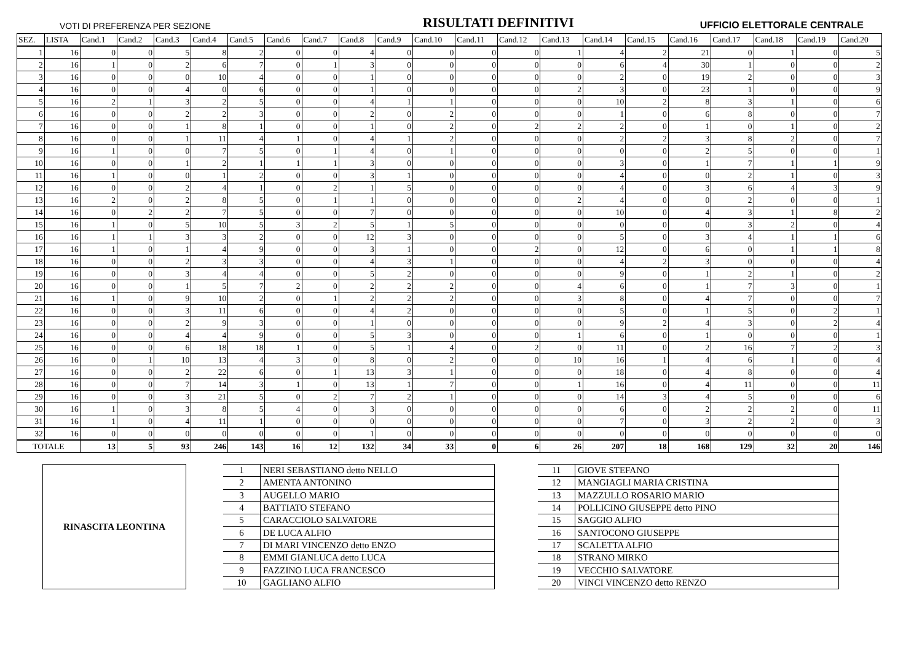VOTI DI PREFERENZA PER SEZIONE RISULTATI DEFINITIVI UFFICIO ELETTORALE CENTRALE
| SEZ. | LISTA | Cand.1 | Cand.2 | Cand.3 | Cand.4 | Cand.5 | Cand.6 | Cand.7 | Cand.8 | Cand.9 | Cand.10 | Cand.11 | Cand.12 | Cand.13 | Cand.14 | Cand.15 | Cand.16 | Cand.17 | Cand.18 | Cand.19 | Cand.20 |
| --- | --- | --- | --- | --- | --- | --- | --- | --- | --- | --- | --- | --- | --- | --- | --- | --- | --- | --- | --- | --- | --- |
| 1 | 16 | 0 | 0 | 5 | 8 | 2 | 0 | 0 | 4 | 0 | 0 | 0 | 0 | 1 | 4 | 2 | 21 | 0 | 1 | 0 | 5 |
| 2 | 16 | 1 | 0 | 2 | 6 | 7 | 0 | 1 | 3 | 0 | 0 | 0 | 0 | 0 | 6 | 4 | 30 | 1 | 0 | 0 | 2 |
| 3 | 16 | 0 | 0 | 0 | 10 | 4 | 0 | 0 | 1 | 0 | 0 | 0 | 0 | 0 | 2 | 0 | 19 | 2 | 0 | 0 | 3 |
| 4 | 16 | 0 | 0 | 4 | 0 | 6 | 0 | 0 | 1 | 0 | 0 | 0 | 0 | 2 | 3 | 0 | 23 | 1 | 0 | 0 | 9 |
| 5 | 16 | 2 | 1 | 3 | 2 | 5 | 0 | 0 | 4 | 1 | 1 | 0 | 0 | 0 | 10 | 2 | 8 | 3 | 1 | 0 | 6 |
| 6 | 16 | 0 | 0 | 2 | 2 | 3 | 0 | 0 | 2 | 0 | 2 | 0 | 0 | 0 | 1 | 0 | 6 | 8 | 0 | 0 | 7 |
| 7 | 16 | 0 | 0 | 1 | 8 | 1 | 0 | 0 | 1 | 0 | 2 | 0 | 2 | 2 | 2 | 0 | 1 | 0 | 1 | 0 | 2 |
| 8 | 16 | 0 | 0 | 1 | 11 | 4 | 1 | 0 | 4 | 1 | 2 | 0 | 0 | 0 | 2 | 2 | 3 | 8 | 2 | 0 | 7 |
| 9 | 16 | 1 | 0 | 0 | 7 | 5 | 0 | 1 | 4 | 0 | 1 | 0 | 0 | 0 | 0 | 0 | 2 | 5 | 0 | 0 | 1 |
| 10 | 16 | 0 | 0 | 1 | 2 | 1 | 1 | 1 | 3 | 0 | 0 | 0 | 0 | 0 | 3 | 0 | 1 | 7 | 1 | 1 | 9 |
| 11 | 16 | 1 | 0 | 0 | 1 | 2 | 0 | 0 | 3 | 1 | 0 | 0 | 0 | 0 | 4 | 0 | 0 | 2 | 1 | 0 | 3 |
| 12 | 16 | 0 | 0 | 2 | 4 | 1 | 0 | 2 | 1 | 5 | 0 | 0 | 0 | 0 | 4 | 0 | 3 | 6 | 4 | 3 | 9 |
| 13 | 16 | 2 | 0 | 2 | 8 | 5 | 0 | 1 | 1 | 0 | 0 | 0 | 0 | 2 | 4 | 0 | 0 | 2 | 0 | 0 | 1 |
| 14 | 16 | 0 | 2 | 2 | 7 | 5 | 0 | 0 | 7 | 0 | 0 | 0 | 0 | 0 | 10 | 0 | 4 | 3 | 1 | 8 | 2 |
| 15 | 16 | 1 | 0 | 5 | 10 | 5 | 3 | 2 | 5 | 1 | 5 | 0 | 0 | 0 | 0 | 0 | 0 | 3 | 2 | 0 | 4 |
| 16 | 16 | 1 | 1 | 3 | 3 | 2 | 0 | 0 | 12 | 3 | 0 | 0 | 0 | 0 | 5 | 0 | 3 | 4 | 1 | 1 | 6 |
| 17 | 16 | 1 | 0 | 1 | 4 | 9 | 0 | 0 | 3 | 1 | 0 | 0 | 2 | 0 | 12 | 0 | 6 | 0 | 1 | 1 | 8 |
| 18 | 16 | 0 | 0 | 2 | 3 | 3 | 0 | 0 | 4 | 3 | 1 | 0 | 0 | 0 | 4 | 2 | 3 | 0 | 0 | 0 | 4 |
| 19 | 16 | 0 | 0 | 3 | 4 | 4 | 0 | 0 | 5 | 2 | 0 | 0 | 0 | 0 | 9 | 0 | 1 | 2 | 1 | 0 | 2 |
| 20 | 16 | 0 | 0 | 1 | 5 | 7 | 2 | 0 | 2 | 2 | 2 | 0 | 0 | 4 | 6 | 0 | 1 | 7 | 3 | 0 | 1 |
| 21 | 16 | 1 | 0 | 9 | 10 | 2 | 0 | 1 | 2 | 2 | 2 | 0 | 0 | 3 | 8 | 0 | 4 | 7 | 0 | 0 | 7 |
| 22 | 16 | 0 | 0 | 3 | 11 | 6 | 0 | 0 | 4 | 2 | 0 | 0 | 0 | 0 | 5 | 0 | 1 | 5 | 0 | 2 | 1 |
| 23 | 16 | 0 | 0 | 2 | 9 | 3 | 0 | 0 | 1 | 0 | 0 | 0 | 0 | 0 | 9 | 2 | 4 | 3 | 0 | 2 | 4 |
| 24 | 16 | 0 | 0 | 4 | 4 | 9 | 0 | 0 | 5 | 3 | 0 | 0 | 0 | 1 | 6 | 0 | 1 | 0 | 0 | 0 | 1 |
| 25 | 16 | 0 | 0 | 6 | 18 | 18 | 1 | 0 | 5 | 1 | 4 | 0 | 2 | 0 | 11 | 0 | 2 | 16 | 7 | 2 | 3 |
| 26 | 16 | 0 | 1 | 10 | 13 | 4 | 3 | 0 | 8 | 0 | 2 | 0 | 0 | 10 | 16 | 1 | 4 | 6 | 1 | 0 | 4 |
| 27 | 16 | 0 | 0 | 2 | 22 | 6 | 0 | 1 | 13 | 3 | 1 | 0 | 0 | 0 | 18 | 0 | 4 | 8 | 0 | 0 | 4 |
| 28 | 16 | 0 | 0 | 7 | 14 | 3 | 1 | 0 | 13 | 1 | 7 | 0 | 0 | 1 | 16 | 0 | 4 | 11 | 0 | 0 | 11 |
| 29 | 16 | 0 | 0 | 3 | 21 | 5 | 0 | 2 | 7 | 2 | 1 | 0 | 0 | 0 | 14 | 3 | 4 | 5 | 0 | 0 | 6 |
| 30 | 16 | 1 | 0 | 3 | 8 | 5 | 4 | 0 | 3 | 0 | 0 | 0 | 0 | 0 | 6 | 0 | 2 | 2 | 2 | 0 | 11 |
| 31 | 16 | 1 | 0 | 4 | 11 | 1 | 0 | 0 | 0 | 0 | 0 | 0 | 0 | 0 | 7 | 0 | 3 | 2 | 2 | 0 | 3 |
| 32 | 16 | 0 | 0 | 0 | 0 | 0 | 0 | 0 | 1 | 0 | 0 | 0 | 0 | 0 | 0 | 0 | 0 | 0 | 0 | 0 | 0 |
| TOTALE | | 13 | 5 | 93 | 246 | 143 | 16 | 12 | 132 | 34 | 33 | 0 | 6 | 26 | 207 | 18 | 168 | 129 | 32 | 20 | 146 |
RINASCITA LEONTINA
| 1 | NERI SEBASTIANO detto NELLO |
| 2 | AMENTA ANTONINO |
| 3 | AUGELLO MARIO |
| 4 | BATTIATO STEFANO |
| 5 | CARACCIOLO SALVATORE |
| 6 | DE LUCA ALFIO |
| 7 | DI MARI VINCENZO detto ENZO |
| 8 | EMMI GIANLUCA detto LUCA |
| 9 | FAZZINO LUCA FRANCESCO |
| 10 | GAGLIANO ALFIO |
| 11 | GIOVE STEFANO |
| 12 | MANGIAGLI MARIA CRISTINA |
| 13 | MAZZULLO ROSARIO MARIO |
| 14 | POLLICINO GIUSEPPE detto PINO |
| 15 | SAGGIO ALFIO |
| 16 | SANTOCONO GIUSEPPE |
| 17 | SCALETTA ALFIO |
| 18 | STRANO MIRKO |
| 19 | VECCHIO SALVATORE |
| 20 | VINCI VINCENZO detto RENZO |